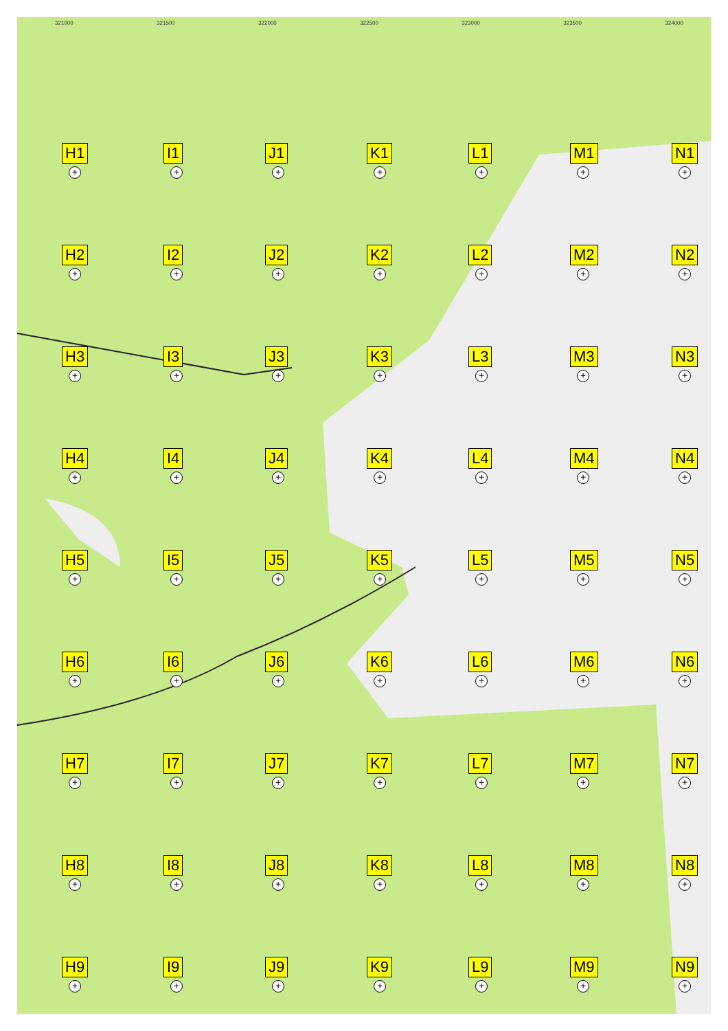321000 321500 322000 322500 323000 323500 324000
H1
+
I1
+
J1
+
K1
+
L1
+
M1
+
N1
+
H2
+
I2
+
J2
+
K2
+
L2
+
M2
+
N2
+
H3
+
I3
+
J3
+
K3
+
L3
+
M3
+
N3
+
H4
+
I4
+
J4
+
K4
+
L4
+
M4
+
N4
+
H5
+
I5
+
J5
+
K5
+
L5
+
M5
+
N5
+
H6
+
I6
+
J6
+
K6
+
L6
+
M6
+
N6
+
H7
+
I7
+
J7
+
K7
+
L7
+
M7
+
N7
+
H8
+
I8
+
J8
+
K8
+
L8
+
M8
+
N8
+
H9
+
I9
+
J9
+
K9
+
L9
+
M9
+
N9
+